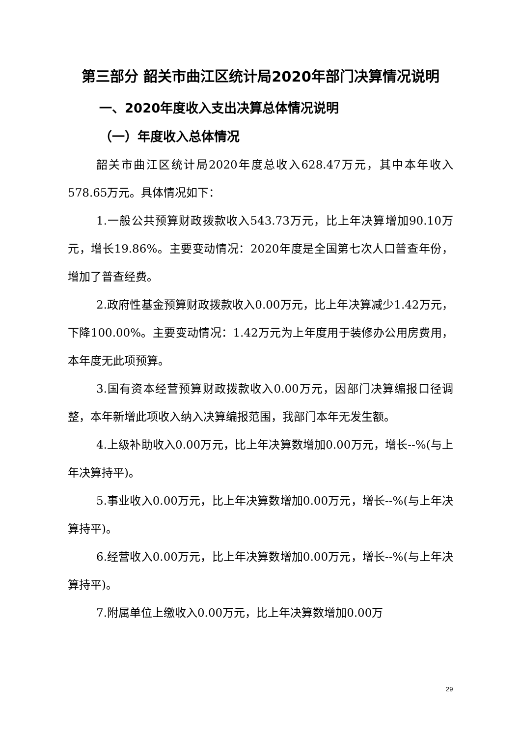第三部分 韶关市曲江区统计局2020年部门决算情况说明
一、2020年度收入支出决算总体情况说明
（一）年度收入总体情况
韶关市曲江区统计局2020年度总收入628.47万元，其中本年收入578.65万元。具体情况如下：
1.一般公共预算财政拨款收入543.73万元，比上年决算增加90.10万元，增长19.86%。主要变动情况：2020年度是全国第七次人口普查年份，增加了普查经费。
2.政府性基金预算财政拨款收入0.00万元，比上年决算减少1.42万元，下降100.00%。主要变动情况：1.42万元为上年度用于装修办公用房费用，本年度无此项预算。
3.国有资本经营预算财政拨款收入0.00万元，因部门决算编报口径调整，本年新增此项收入纳入决算编报范围，我部门本年无发生额。
4.上级补助收入0.00万元，比上年决算数增加0.00万元，增长--%(与上年决算持平)。
5.事业收入0.00万元，比上年决算数增加0.00万元，增长--%(与上年决算持平)。
6.经营收入0.00万元，比上年决算数增加0.00万元，增长--%(与上年决算持平)。
7.附属单位上缴收入0.00万元，比上年决算数增加0.00万
29